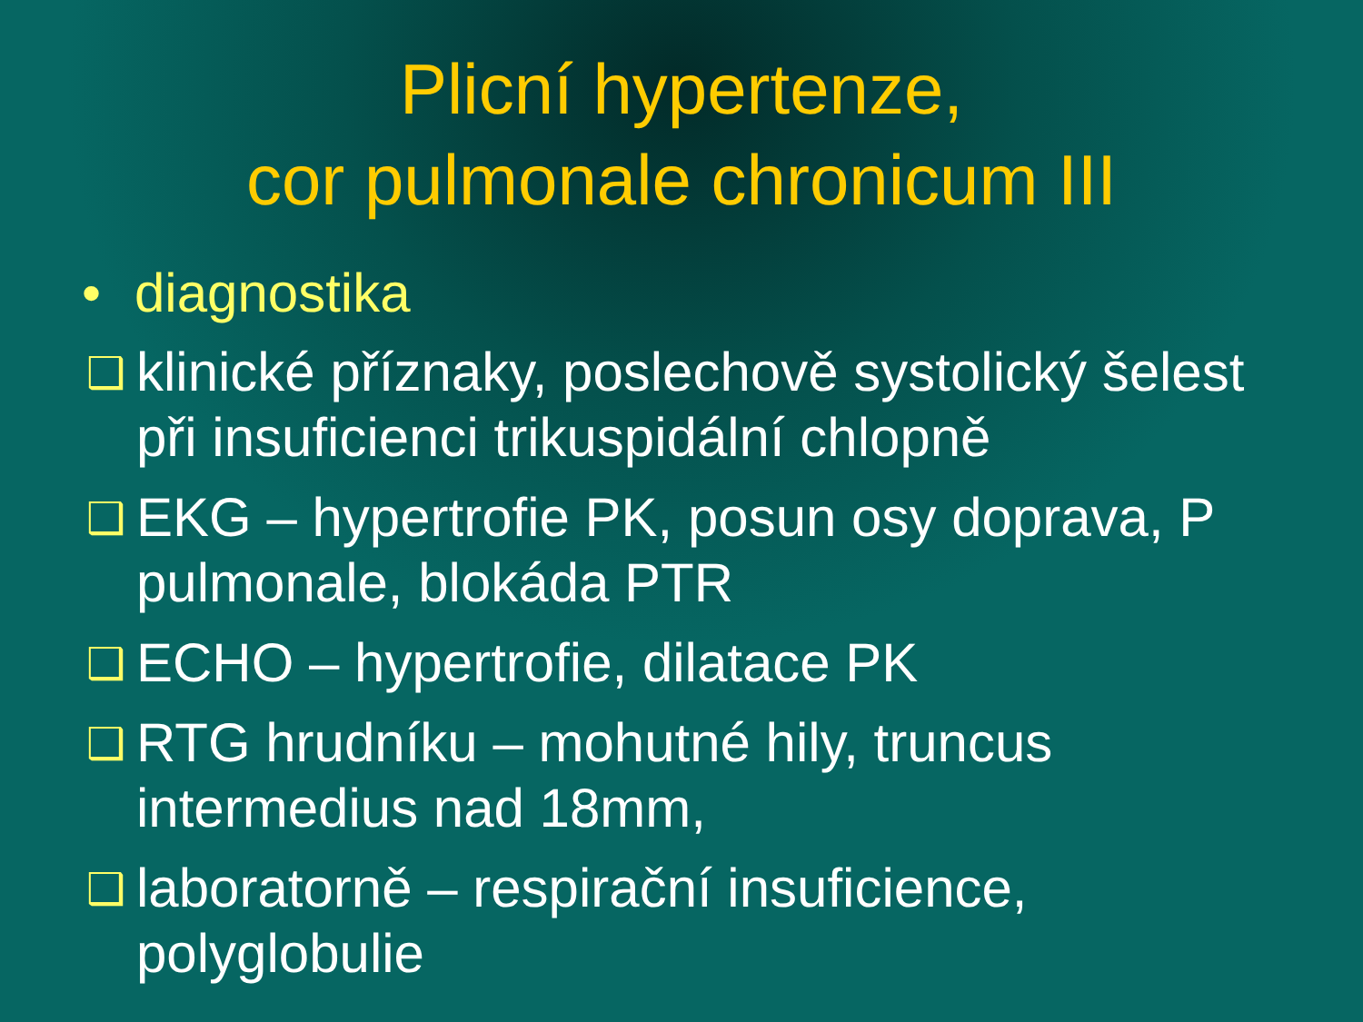Plicní hypertenze,
cor pulmonale chronicum III
• diagnostika
❑
klinické příznaky, poslechově systolický šelest při insuficienci trikuspidální chlopně
❑
EKG – hypertrofie PK, posun osy doprava, P pulmonale, blokáda PTR
❑
ECHO – hypertrofie, dilatace PK
❑
RTG hrudníku – mohutné hily, truncus intermedius nad 18mm,
❑
laboratorně – respirační insuficience, polyglobulie